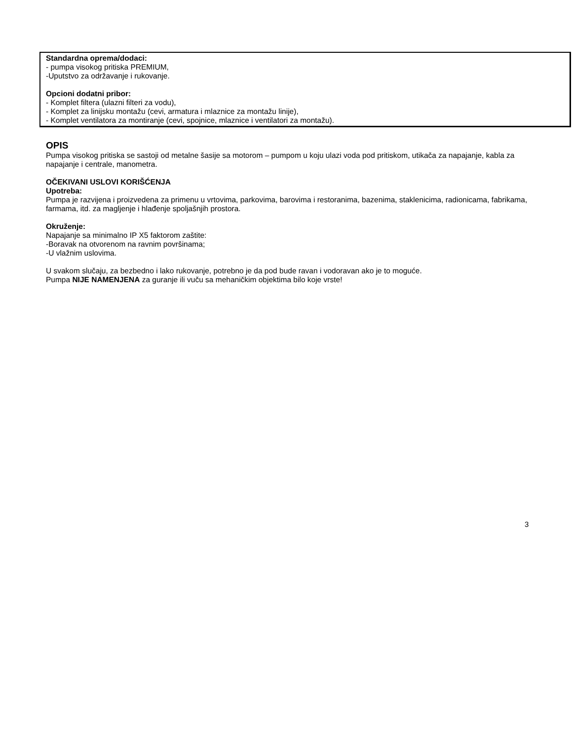Standardna oprema/dodaci:
- pumpa visokog pritiska PREMIUM,
-Uputstvo za održavanje i rukovanje.
Opcioni dodatni pribor:
- Komplet filtera (ulazni filteri za vodu),
- Komplet za linijsku montažu (cevi, armatura i mlaznice za montažu linije),
- Komplet ventilatora za montiranje (cevi, spojnice, mlaznice i ventilatori za montažu).
OPIS
Pumpa visokog pritiska se sastoji od metalne šasije sa motorom – pumpom u koju ulazi voda pod pritiskom, utikača za napajanje, kabla za napajanje i centrale, manometra.
OČEKIVANI USLOVI KORIŠĆENJA
Upotreba:
Pumpa je razvijena i proizvedena za primenu u vrtovima, parkovima, barovima i restoranima, bazenima, staklenicima, radionicama, fabrikama, farmama, itd. za magljenje i hlađenje spoljašnjih prostora.
Okruženje:
Napajanje sa minimalno IP X5 faktorom zaštite:
-Boravak na otvorenom na ravnim površinama;
-U vlažnim uslovima.
U svakom slučaju, za bezbedno i lako rukovanje, potrebno je da pod bude ravan i vodoravan ako je to moguće.
Pumpa NIJE NAMENJENA za guranje ili vuču sa mehaničkim objektima bilo koje vrste!
3